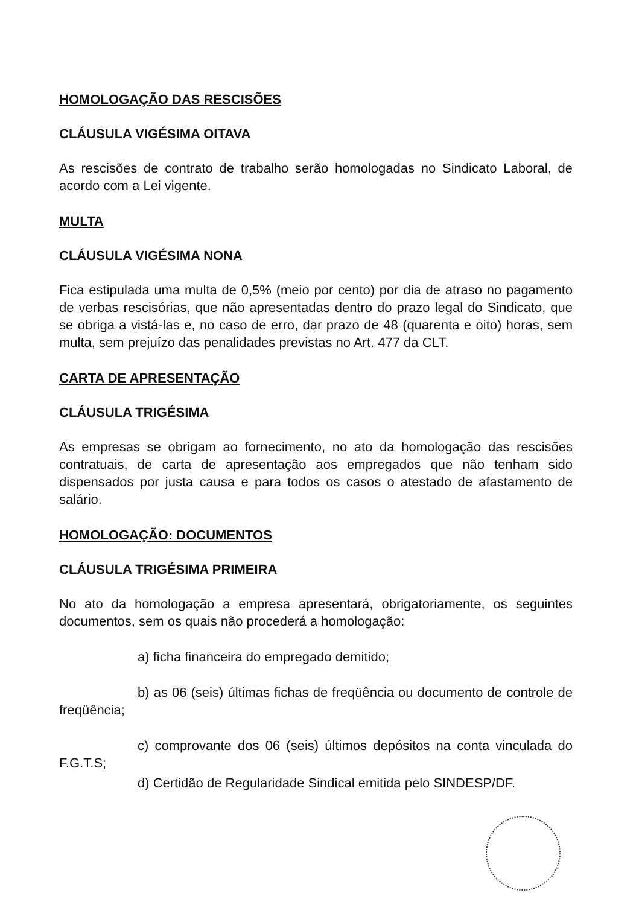HOMOLOGAÇÃO DAS RESCISÕES
CLÁUSULA VIGÉSIMA OITAVA
As rescisões de contrato de trabalho serão homologadas no Sindicato Laboral, de acordo com a Lei vigente.
MULTA
CLÁUSULA VIGÉSIMA NONA
Fica estipulada uma multa de 0,5% (meio por cento) por dia de atraso no pagamento de verbas rescisórias, que não apresentadas dentro do prazo legal do Sindicato, que se obriga a vistá-las e, no caso de erro, dar prazo de 48 (quarenta e oito) horas, sem multa, sem prejuízo das penalidades previstas no Art. 477 da CLT.
CARTA DE APRESENTAÇÃO
CLÁUSULA TRIGÉSIMA
As empresas se obrigam ao fornecimento, no ato da homologação das rescisões contratuais, de carta de apresentação aos empregados que não tenham sido dispensados por justa causa e para todos os casos o atestado de afastamento de salário.
HOMOLOGAÇÃO: DOCUMENTOS
CLÁUSULA TRIGÉSIMA PRIMEIRA
No ato da homologação a empresa apresentará, obrigatoriamente, os seguintes documentos, sem os quais não procederá a homologação:
a) ficha financeira do empregado demitido;
b) as 06 (seis) últimas fichas de freqüência ou documento de controle de freqüência;
c) comprovante dos 06 (seis) últimos depósitos na conta vinculada do F.G.T.S;
d) Certidão de Regularidade Sindical emitida pelo SINDESP/DF.